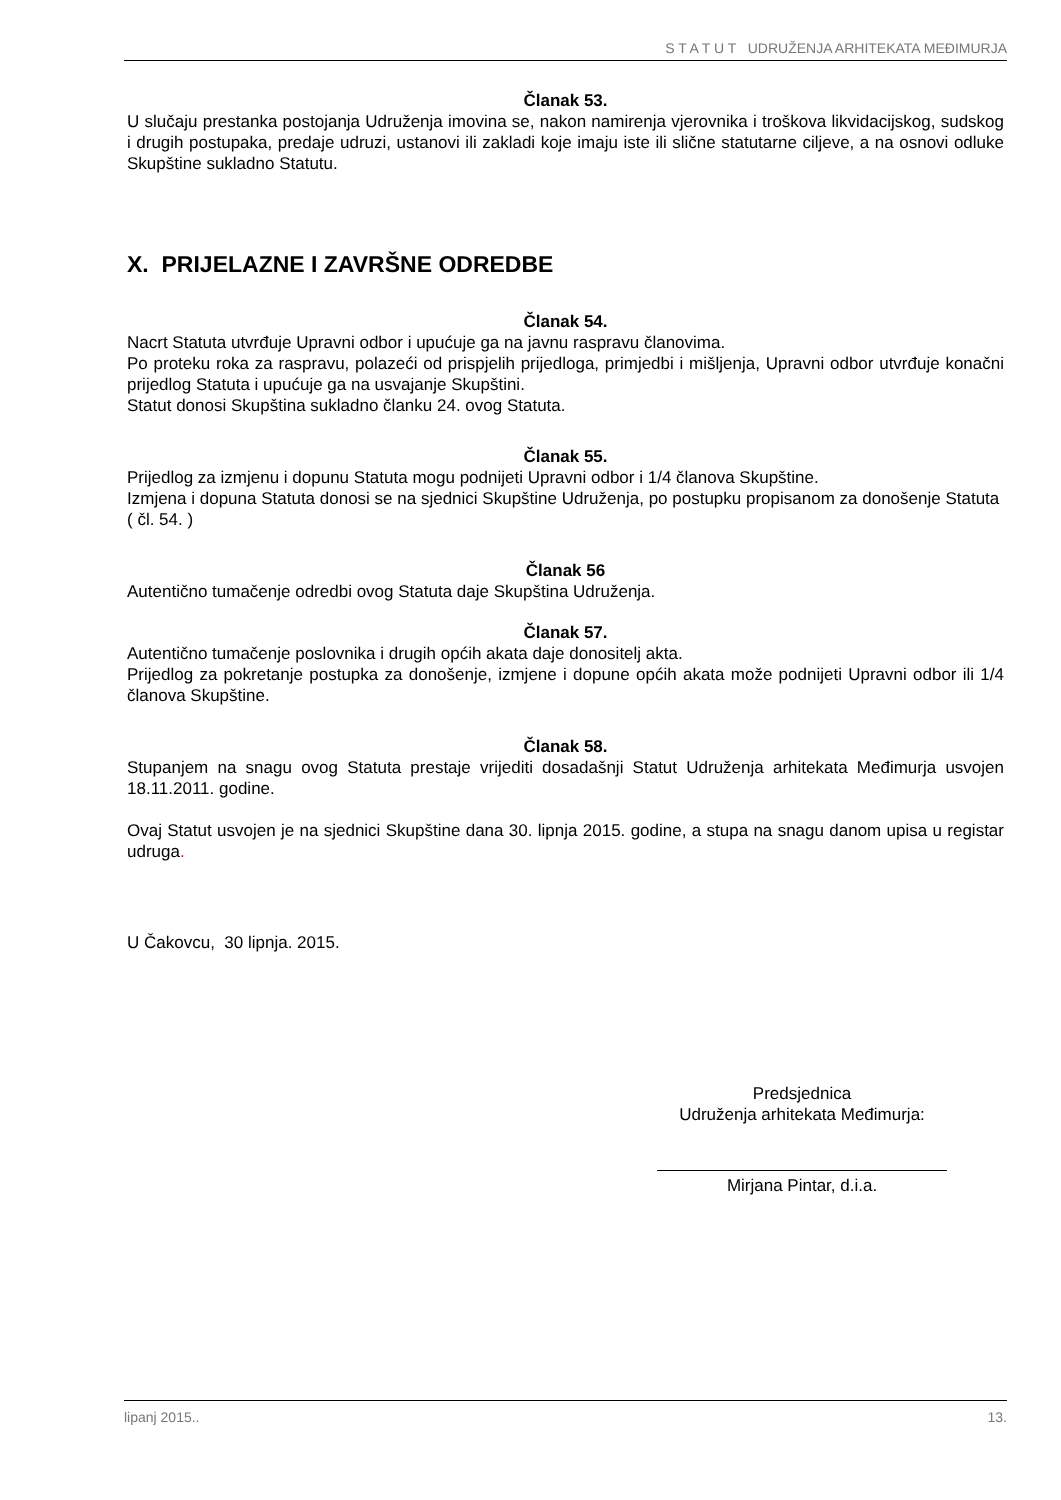S T A T U T UDRUŽENJA ARHITEKATA MEĐIMURJA
Članak 53.
U slučaju prestanka postojanja Udruženja imovina se, nakon namirenja vjerovnika i troškova likvidacijskog, sudskog i drugih postupaka, predaje udruzi, ustanovi ili zakladi koje imaju iste ili slične statutarne ciljeve, a na osnovi odluke Skupštine sukladno Statutu.
X. PRIJELAZNE I ZAVRŠNE ODREDBE
Članak 54.
Nacrt Statuta utvrđuje Upravni odbor i upućuje ga na javnu raspravu članovima.
Po proteku roka za raspravu, polazeći od prispjelih prijedloga, primjedbi i mišljenja, Upravni odbor utvrđuje konačni prijedlog Statuta i upućuje ga na usvajanje Skupštini.
Statut donosi Skupština sukladno članku 24. ovog Statuta.
Članak 55.
Prijedlog za izmjenu i dopunu Statuta mogu podnijeti Upravni odbor i 1/4 članova Skupštine.
Izmjena i dopuna Statuta donosi se na sjednici Skupštine Udruženja, po postupku propisanom za donošenje Statuta ( čl. 54. )
Članak 56
Autentično tumačenje odredbi ovog Statuta daje Skupština Udruženja.
Članak 57.
Autentično tumačenje poslovnika i drugih općih akata daje donositelj akta.
Prijedlog za pokretanje postupka za donošenje, izmjene i dopune općih akata može podnijeti Upravni odbor ili 1/4 članova Skupštine.
Članak 58.
Stupanjem na snagu ovog Statuta prestaje vrijediti dosadašnji Statut Udruženja arhitekata Međimurja usvojen 18.11.2011. godine.
Ovaj Statut usvojen je na sjednici Skupštine dana 30. lipnja 2015. godine, a stupa na snagu danom upisa u registar udruga.
U Čakovcu, 30 lipnja. 2015.
Predsjednica
Udruženja arhitekata Međimurja:
Mirjana Pintar, d.i.a.
lipanj 2015.. 13.